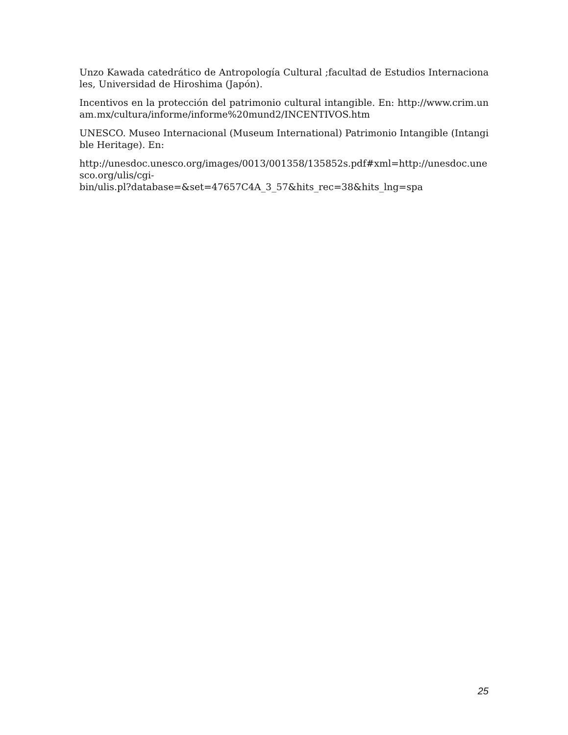Unzo Kawada catedrático de Antropología Cultural ;facultad de Estudios Internacionales, Universidad de Hiroshima (Japón).
Incentivos en la protección del patrimonio cultural intangible. En: http://www.crim.unam.mx/cultura/informe/informe%20mund2/INCENTIVOS.htm
UNESCO. Museo Internacional (Museum International) Patrimonio Intangible (Intangible Heritage). En:
http://unesdoc.unesco.org/images/0013/001358/135852s.pdf#xml=http://unesdoc.unesco.org/ulis/cgi-
bin/ulis.pl?database=&set=47657C4A_3_57&hits_rec=38&hits_lng=spa
25